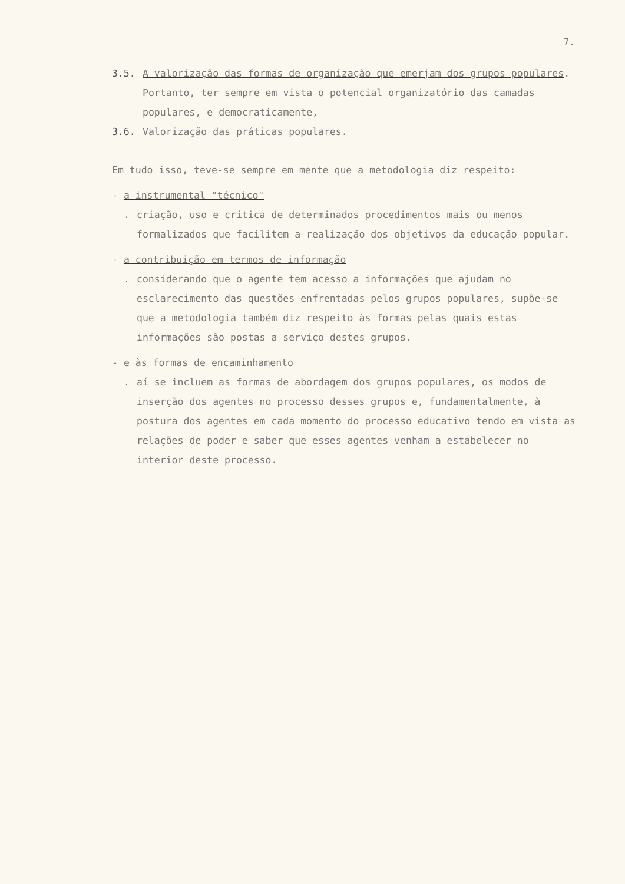7.
3.5. A valorização das formas de organização que emerjam dos grupos populares. Portanto, ter sempre em vista o potencial organizatório das camadas populares, e democraticamente,
3.6. Valorização das práticas populares.
Em tudo isso, teve-se sempre em mente que a metodologia diz respeito:
- a instrumental "técnico"
. criação, uso e crítica de determinados procedimentos mais ou menos formalizados que facilitem a realização dos objetivos da educação popular.
- a contribuição em termos de informação
. considerando que o agente tem acesso a informações que ajudam no esclarecimento das questões enfrentadas pelos grupos populares, supõe-se que a metodologia também diz respeito às formas pelas quais estas informações são postas a serviço destes grupos.
- e às formas de encaminhamento
. aí se incluem as formas de abordagem dos grupos populares, os modos de inserção dos agentes no processo desses grupos e, fundamentalmente, à postura dos agentes em cada momento do processo educativo tendo em vista as relações de poder e saber que esses agentes venham a estabelecer no interior deste processo.